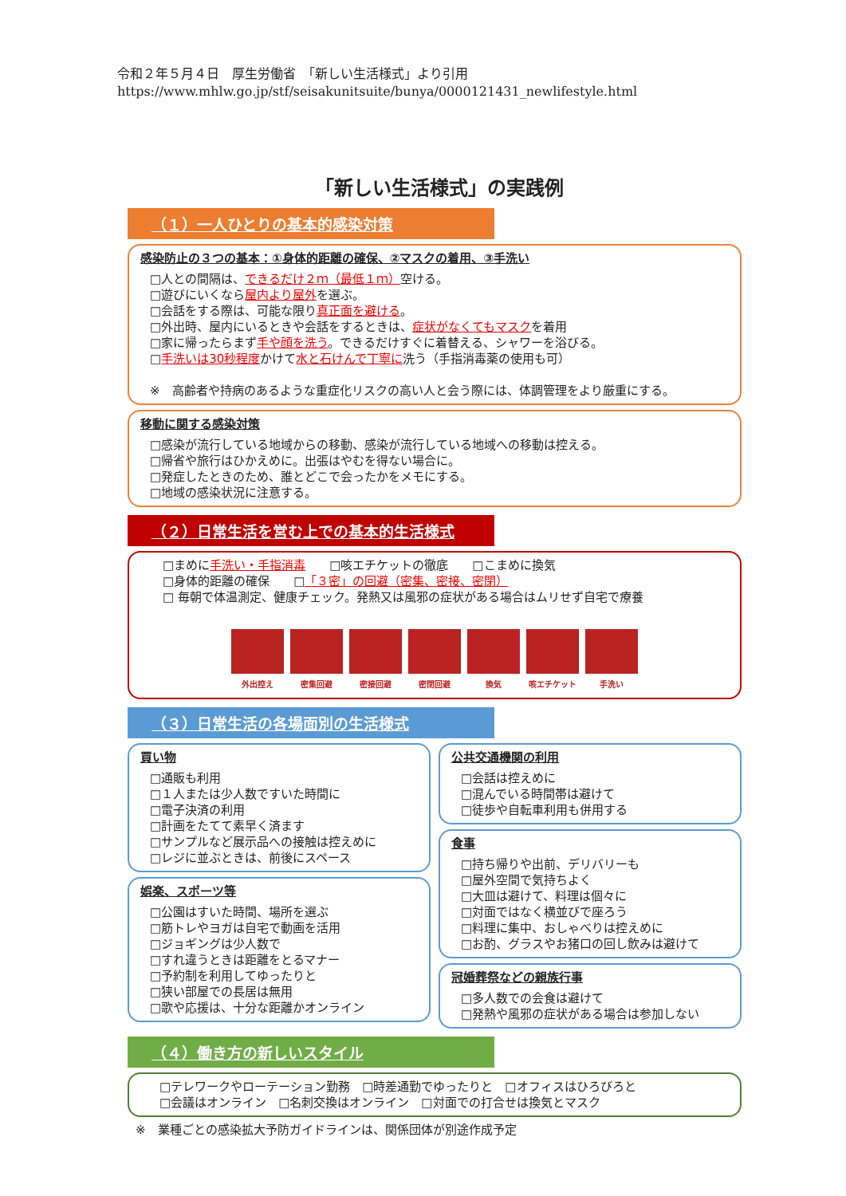令和２年５月４日　厚生労働省　「新しい生活様式」より引用
https://www.mhlw.go.jp/stf/seisakunitsuite/bunya/0000121431_newlifestyle.html
「新しい生活様式」の実践例
（１）一人ひとりの基本的感染対策
感染防止の３つの基本：①身体的距離の確保、②マスクの着用、③手洗い
□人との間隔は、できるだけ２ｍ（最低１ｍ）空ける。
□遊びにいくなら屋内より屋外を選ぶ。
□会話をする際は、可能な限り真正面を避ける。
□外出時、屋内にいるときや会話をするときは、症状がなくてもマスクを着用
□家に帰ったらまず手や顔を洗う。できるだけすぐに着替える、シャワーを浴びる。
□手洗いは30秒程度かけて水と石けんで丁寧に洗う（手指消毒薬の使用も可）
※　高齢者や持病のあるような重症化リスクの高い人と会う際には、体調管理をより厳重にする。
移動に関する感染対策
□感染が流行している地域からの移動、感染が流行している地域への移動は控える。
□帰省や旅行はひかえめに。出張はやむを得ない場合に。
□発症したときのため、誰とどこで会ったかをメモにする。
□地域の感染状況に注意する。
（２）日常生活を営む上での基本的生活様式
□まめに手洗い・手指消毒　　□咳エチケットの徹底　　□こまめに換気
□身体的距離の確保　　□「３密」の回避（密集、密接、密閉）
□ 毎朝で体温測定、健康チェック。発熱又は風邪の症状がある場合はムリせず自宅で療養
外出控え 密集回避 密接回避 密閉回避 換気 咳エチケット 手洗い
（３）日常生活の各場面別の生活様式
買い物
□通販も利用
□１人または少人数ですいた時間に
□電子決済の利用
□計画をたてて素早く済ます
□サンプルなど展示品への接触は控えめに
□レジに並ぶときは、前後にスペース
娯楽、スポーツ等
□公園はすいた時間、場所を選ぶ
□筋トレやヨガは自宅で動画を活用
□ジョギングは少人数で
□すれ違うときは距離をとるマナー
□予約制を利用してゆったりと
□狭い部屋での長居は無用
□歌や応援は、十分な距離かオンライン
公共交通機関の利用
□会話は控えめに
□混んでいる時間帯は避けて
□徒歩や自転車利用も併用する
食事
□持ち帰りや出前、デリバリーも
□屋外空間で気持ちよく
□大皿は避けて、料理は個々に
□対面ではなく横並びで座ろう
□料理に集中、おしゃべりは控えめに
□お酌、グラスやお猪口の回し飲みは避けて
冠婚葬祭などの親族行事
□多人数での会食は避けて
□発熱や風邪の症状がある場合は参加しない
（４）働き方の新しいスタイル
□テレワークやローテーション勤務　□時差通勤でゆったりと　□オフィスはひろびろと
□会議はオンライン　□名刺交換はオンライン　□対面での打合せは換気とマスク
※　業種ごとの感染拡大予防ガイドラインは、関係団体が別途作成予定